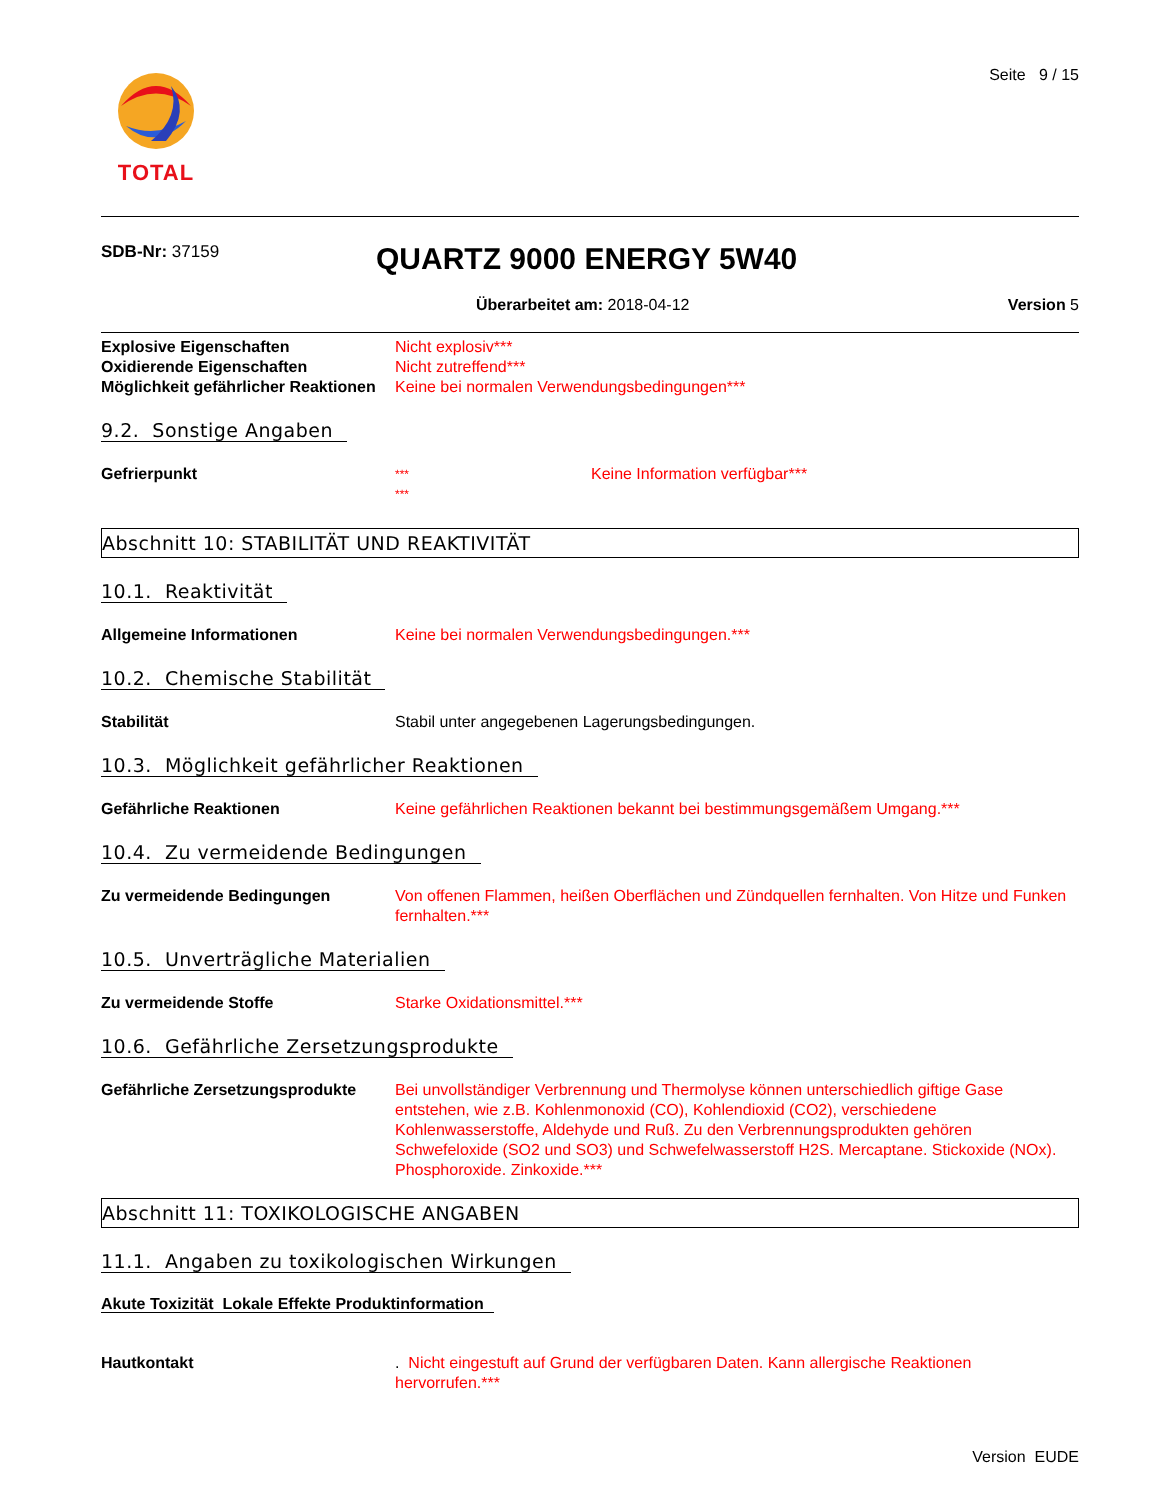TOTAL
Seite 9 / 15
SDB-Nr: 37159
QUARTZ 9000 ENERGY 5W40
Überarbeitet am: 2018-04-12 Version 5
Explosive Eigenschaften Nicht explosiv***
Oxidierende Eigenschaften Nicht zutreffend***
Möglichkeit gefährlicher Reaktionen
Keine bei normalen Verwendungsbedingungen***
9.2. Sonstige Angaben
Gefrierpunkt
***
***
Keine Information verfügbar***
Abschnitt 10: STABILITÄT UND REAKTIVITÄT
10.1. Reaktivität
Allgemeine Informationen Keine bei normalen Verwendungsbedingungen.***
10.2. Chemische Stabilität
Stabilität Stabil unter angegebenen Lagerungsbedingungen.
10.3. Möglichkeit gefährlicher Reaktionen
Gefährliche Reaktionen Keine gefährlichen Reaktionen bekannt bei bestimmungsgemäßem Umgang.***
10.4. Zu vermeidende Bedingungen
Zu vermeidende Bedingungen Von offenen Flammen, heißen Oberflächen und Zündquellen fernhalten. Von Hitze und Funken fernhalten.***
10.5. Unverträgliche Materialien
Zu vermeidende Stoffe Starke Oxidationsmittel.***
10.6. Gefährliche Zersetzungsprodukte
Gefährliche Zersetzungsprodukte
Bei unvollständiger Verbrennung und Thermolyse können unterschiedlich giftige Gase entstehen, wie z.B. Kohlenmonoxid (CO), Kohlendioxid (CO2), verschiedene Kohlenwasserstoffe, Aldehyde und Ruß. Zu den Verbrennungsprodukten gehören Schwefeloxide (SO2 und SO3) und Schwefelwasserstoff H2S. Mercaptane. Stickoxide (NOx). Phosphoroxide. Zinkoxide.***
Abschnitt 11: TOXIKOLOGISCHE ANGABEN
11.1. Angaben zu toxikologischen Wirkungen
Akute Toxizität Lokale Effekte Produktinformation
Hautkontakt . Nicht eingestuft auf Grund der verfügbaren Daten. Kann allergische Reaktionen hervorrufen.***
Version EUDE